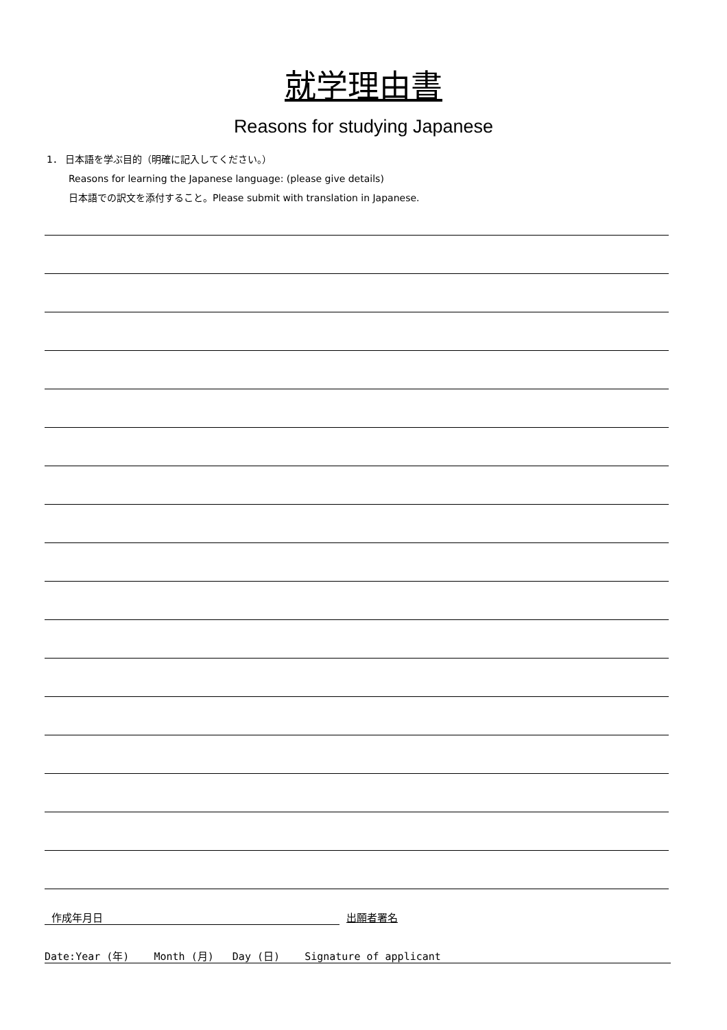就学理由書
Reasons for studying Japanese
1． 日本語を学ぶ目的（明確に記入してください。）
Reasons for learning the Japanese language: (please give details)
日本語での訳文を添付すること。Please submit with translation in Japanese.
作成年月日 出願者署名
Date:Year (年) Month (月) Day (日) Signature of applicant